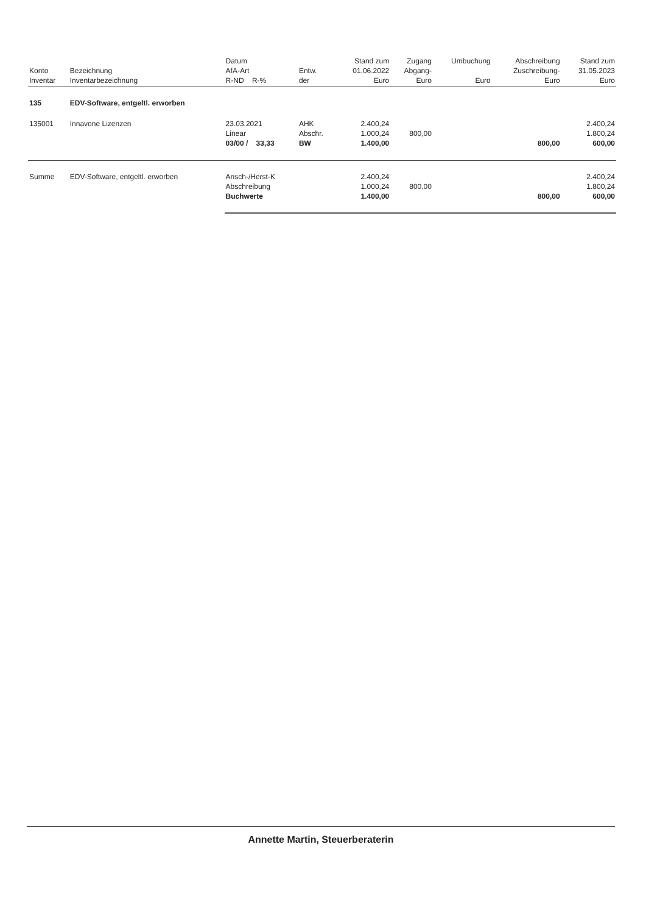| Konto Inventar | Bezeichnung Inventarbezeichnung | Datum AfA-Art R-ND R-% | Entw. der | Stand zum 01.06.2022 Euro | Zugang Abgang- Euro | Umbuchung Euro | Abschreibung Zuschreibung- Euro | Stand zum 31.05.2023 Euro |
| --- | --- | --- | --- | --- | --- | --- | --- | --- |
| 135 | EDV-Software, entgeltl. erworben | | | | | | | |
| 135001 | Innavone Lizenzen | 23.03.2021 Linear 03/00 / 33,33 | AHK Abschr. BW | 2.400,24 1.000,24 1.400,00 | 800,00 | | 800,00 | 2.400,24 1.800,24 600,00 |
| Summe | EDV-Software, entgeltl. erworben | Ansch-/Herst-K Abschreibung Buchwerte | | 2.400,24 1.000,24 1.400,00 | 800,00 | | 800,00 | 2.400,24 1.800,24 600,00 |
Annette Martin, Steuerberaterin